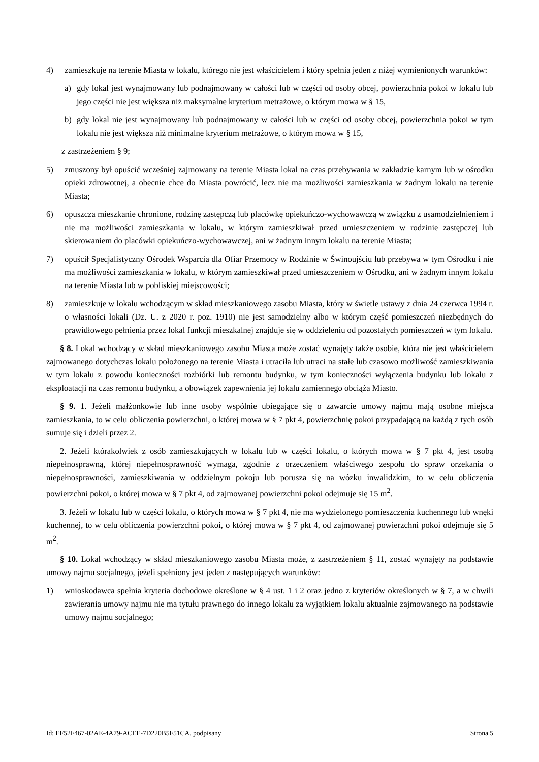4) zamieszkuje na terenie Miasta w lokalu, którego nie jest właścicielem i który spełnia jeden z niżej wymienionych warunków:
a) gdy lokal jest wynajmowany lub podnajmowany w całości lub w części od osoby obcej, powierzchnia pokoi w lokalu lub jego części nie jest większa niż maksymalne kryterium metrażowe, o którym mowa w § 15,
b) gdy lokal nie jest wynajmowany lub podnajmowany w całości lub w części od osoby obcej, powierzchnia pokoi w tym lokalu nie jest większa niż minimalne kryterium metrażowe, o którym mowa w § 15,
z zastrzeżeniem § 9;
5) zmuszony był opuścić wcześniej zajmowany na terenie Miasta lokal na czas przebywania w zakładzie karnym lub w ośrodku opieki zdrowotnej, a obecnie chce do Miasta powrócić, lecz nie ma możliwości zamieszkania w żadnym lokalu na terenie Miasta;
6) opuszcza mieszkanie chronione, rodzinę zastępczą lub placówkę opiekuńczo-wychowawczą w związku z usamodzielnieniem i nie ma możliwości zamieszkania w lokalu, w którym zamieszkiwał przed umieszczeniem w rodzinie zastępczej lub skierowaniem do placówki opiekuńczo-wychowawczej, ani w żadnym innym lokalu na terenie Miasta;
7) opuścił Specjalistyczny Ośrodek Wsparcia dla Ofiar Przemocy w Rodzinie w Świnoujściu lub przebywa w tym Ośrodku i nie ma możliwości zamieszkania w lokalu, w którym zamieszkiwał przed umieszczeniem w Ośrodku, ani w żadnym innym lokalu na terenie Miasta lub w pobliskiej miejscowości;
8) zamieszkuje w lokalu wchodzącym w skład mieszkaniowego zasobu Miasta, który w świetle ustawy z dnia 24 czerwca 1994 r. o własności lokali (Dz. U. z 2020 r. poz. 1910) nie jest samodzielny albo w którym część pomieszczeń niezbędnych do prawidłowego pełnienia przez lokal funkcji mieszkalnej znajduje się w oddzieleniu od pozostałych pomieszczeń w tym lokalu.
§ 8. Lokal wchodzący w skład mieszkaniowego zasobu Miasta może zostać wynajęty także osobie, która nie jest właścicielem zajmowanego dotychczas lokalu położonego na terenie Miasta i utraciła lub utraci na stałe lub czasowo możliwość zamieszkiwania w tym lokalu z powodu konieczności rozbiórki lub remontu budynku, w tym konieczności wyłączenia budynku lub lokalu z eksploatacji na czas remontu budynku, a obowiązek zapewnienia jej lokalu zamiennego obciąża Miasto.
§ 9. 1. Jeżeli małżonkowie lub inne osoby wspólnie ubiegające się o zawarcie umowy najmu mają osobne miejsca zamieszkania, to w celu obliczenia powierzchni, o której mowa w § 7 pkt 4, powierzchnię pokoi przypadającą na każdą z tych osób sumuje się i dzieli przez 2.
2. Jeżeli którakolwiek z osób zamieszkujących w lokalu lub w części lokalu, o których mowa w § 7 pkt 4, jest osobą niepełnosprawną, której niepełnosprawność wymaga, zgodnie z orzeczeniem właściwego zespołu do spraw orzekania o niepełnosprawności, zamieszkiwania w oddzielnym pokoju lub porusza się na wózku inwalidzkim, to w celu obliczenia powierzchni pokoi, o której mowa w § 7 pkt 4, od zajmowanej powierzchni pokoi odejmuje się 15 m<sup>2</sup>.
3. Jeżeli w lokalu lub w części lokalu, o których mowa w § 7 pkt 4, nie ma wydzielonego pomieszczenia kuchennego lub wnęki kuchennej, to w celu obliczenia powierzchni pokoi, o której mowa w § 7 pkt 4, od zajmowanej powierzchni pokoi odejmuje się 5 m<sup>2</sup>.
§ 10. Lokal wchodzący w skład mieszkaniowego zasobu Miasta może, z zastrzeżeniem § 11, zostać wynajęty na podstawie umowy najmu socjalnego, jeżeli spełniony jest jeden z następujących warunków:
1) wnioskodawca spełnia kryteria dochodowe określone w § 4 ust. 1 i 2 oraz jedno z kryteriów określonych w § 7, a w chwili zawierania umowy najmu nie ma tytułu prawnego do innego lokalu za wyjątkiem lokalu aktualnie zajmowanego na podstawie umowy najmu socjalnego;
Id: EF52F467-02AE-4A79-ACEE-7D220B5F51CA. podpisany Strona 5